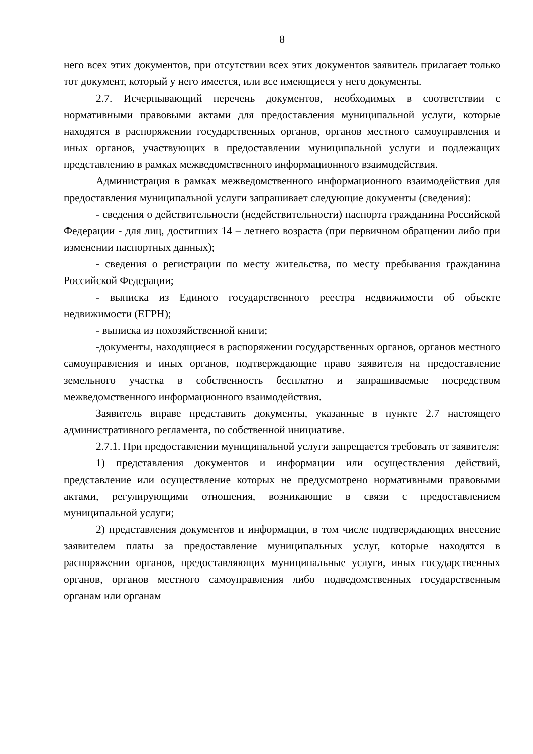8
него всех этих документов, при отсутствии всех этих документов заявитель прилагает только тот документ, который у него имеется, или все имеющиеся у него документы.
2.7. Исчерпывающий перечень документов, необходимых в соответствии с нормативными правовыми актами для предоставления муниципальной услуги, которые находятся в распоряжении государственных органов, органов местного самоуправления и иных органов, участвующих в предоставлении муниципальной услуги и подлежащих представлению в рамках межведомственного информационного взаимодействия.
Администрация в рамках межведомственного информационного взаимодействия для предоставления муниципальной услуги запрашивает следующие документы (сведения):
- сведения о действительности (недействительности) паспорта гражданина Российской Федерации - для лиц, достигших 14 – летнего возраста (при первичном обращении либо при изменении паспортных данных);
- сведения о регистрации по месту жительства, по месту пребывания гражданина Российской Федерации;
- выписка из Единого государственного реестра недвижимости об объекте недвижимости (ЕГРН);
- выписка из похозяйственной книги;
-документы, находящиеся в распоряжении государственных органов, органов местного самоуправления и иных органов, подтверждающие право заявителя на предоставление земельного участка в собственность бесплатно и запрашиваемые посредством межведомственного информационного взаимодействия.
Заявитель вправе представить документы, указанные в пункте 2.7 настоящего административного регламента, по собственной инициативе.
2.7.1. При предоставлении муниципальной услуги запрещается требовать от заявителя:
1) представления документов и информации или осуществления действий, представление или осуществление которых не предусмотрено нормативными правовыми актами, регулирующими отношения, возникающие в связи с предоставлением муниципальной услуги;
2) представления документов и информации, в том числе подтверждающих внесение заявителем платы за предоставление муниципальных услуг, которые находятся в распоряжении органов, предоставляющих муниципальные услуги, иных государственных органов, органов местного самоуправления либо подведомственных государственным органам или органам